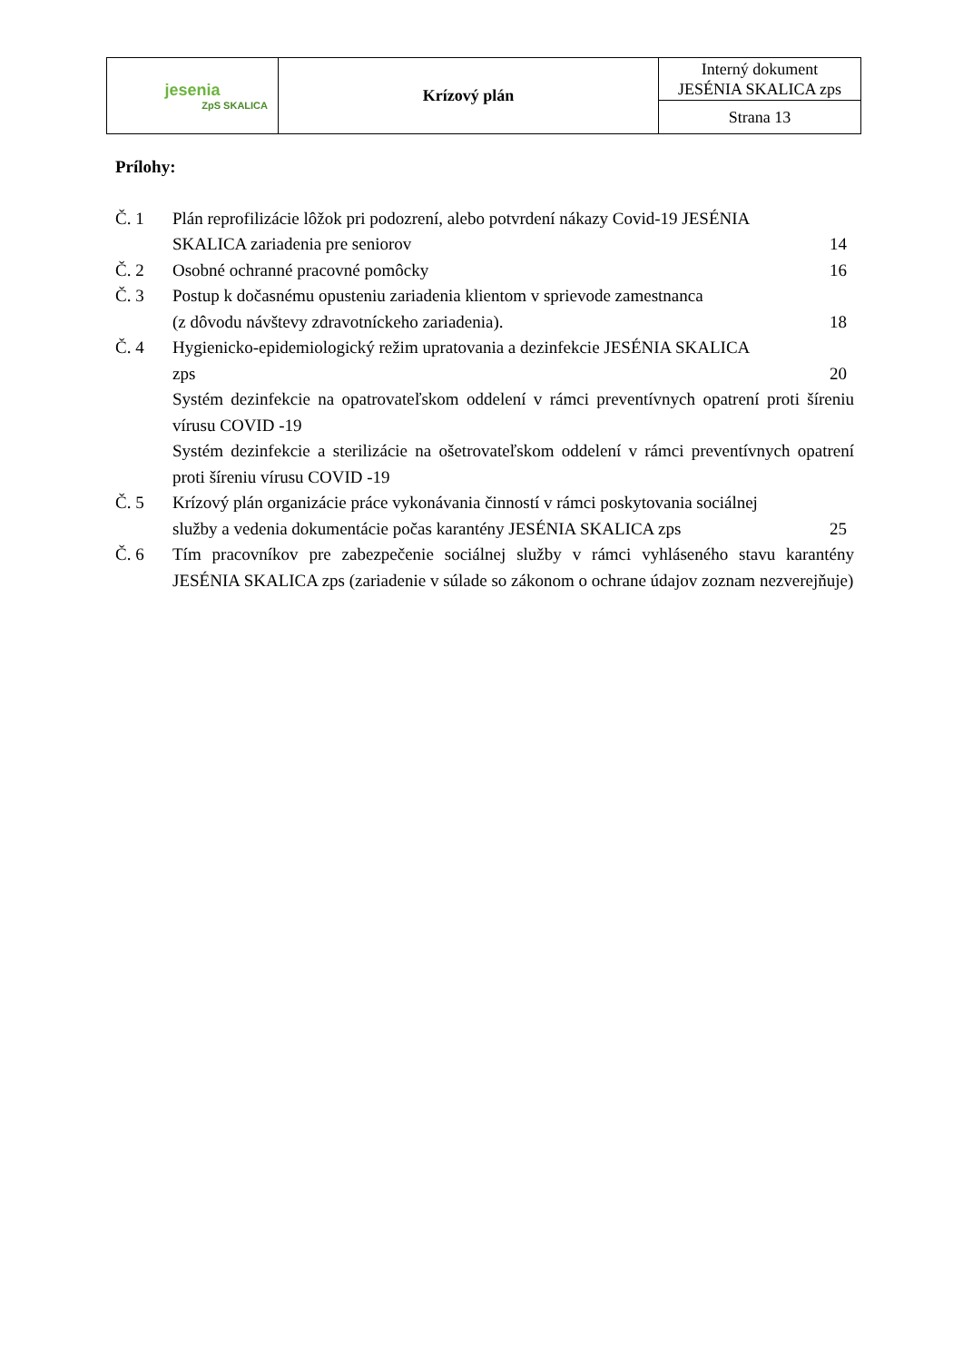| jesenia ZpS SKALICA | Krízový plán | Interný dokument JESÉNIA SKALICA zps |
| | | Strana 13 |
Prílohy:
Č. 1 Plán reprofilizácie lôžok pri podozrení, alebo potvrdení nákazy Covid-19 JESÉNIA
SKALICA zariadenia pre seniorov 14
Č. 2 Osobné ochranné pracovné pomôcky 16
Č. 3 Postup k dočasnému opusteniu zariadenia klientom v sprievode zamestnanca
(z dôvodu návštevy zdravotníckeho zariadenia). 18
Č. 4 Hygienicko-epidemiologický režim upratovania a dezinfekcie JESÉNIA SKALICA
zps 20
Systém dezinfekcie na opatrovateľskom oddelení v rámci preventívnych opatrení proti šíreniu vírusu COVID -19
Systém dezinfekcie a sterilizácie na ošetrovateľskom oddelení v rámci preventívnych opatrení proti šíreniu vírusu COVID -19
Č. 5 Krízový plán organizácie práce vykonávania činností v rámci poskytovania sociálnej
služby a vedenia dokumentácie počas karantény JESÉNIA SKALICA zps 25
Č. 6 Tím pracovníkov pre zabezpečenie sociálnej služby v rámci vyhláseného stavu karantény JESÉNIA SKALICA zps (zariadenie v súlade so zákonom o ochrane údajov zoznam nezverejňuje)